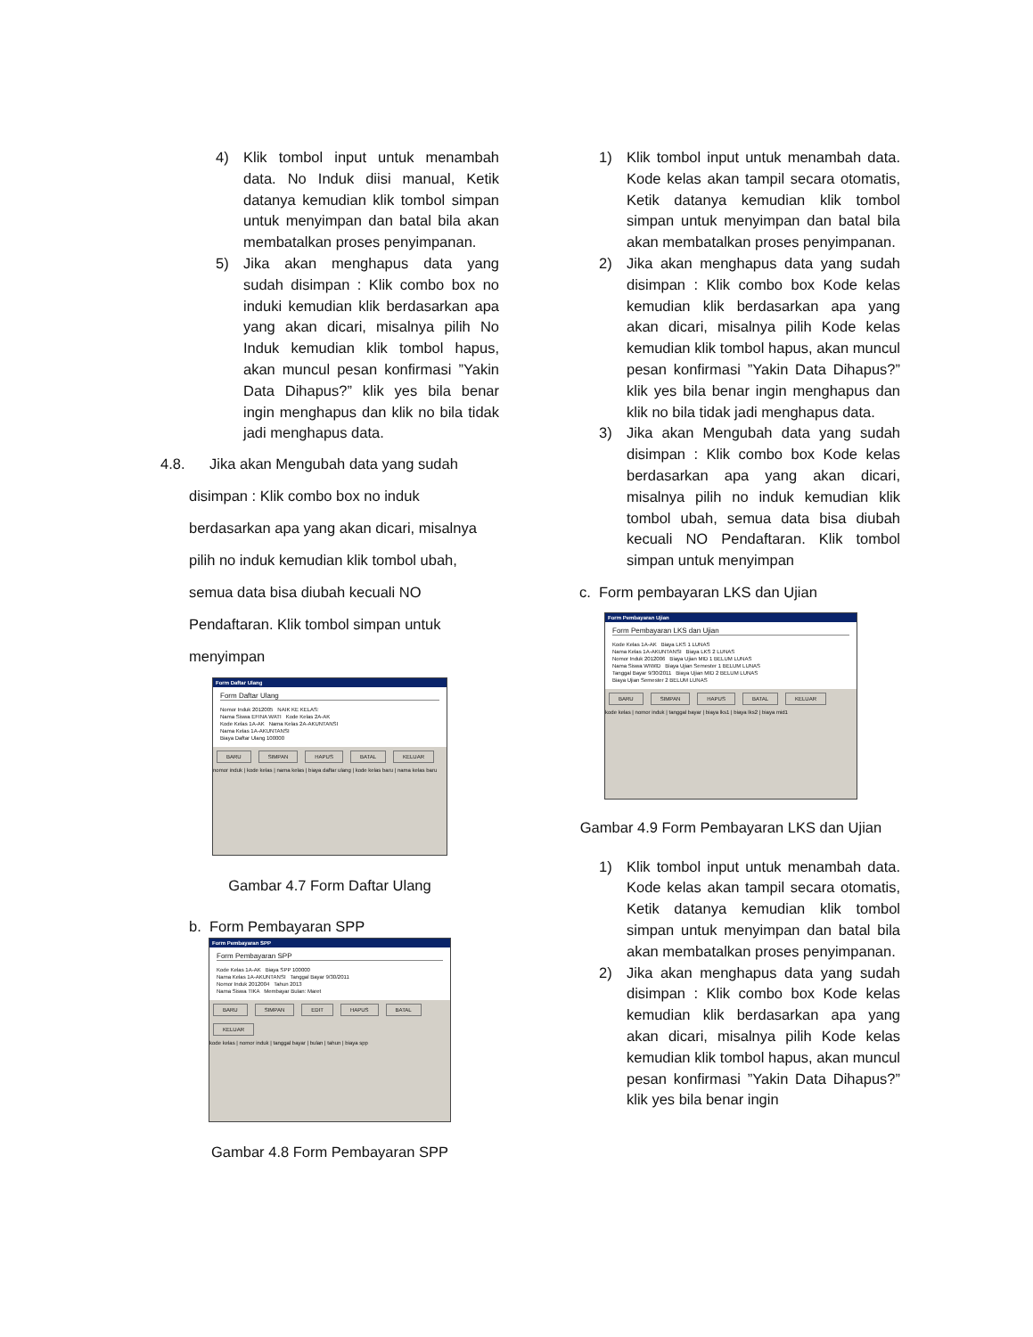4) Klik tombol input untuk menambah data. No Induk diisi manual, Ketik datanya kemudian klik tombol simpan untuk menyimpan dan batal bila akan membatalkan proses penyimpanan.
5) Jika akan menghapus data yang sudah disimpan : Klik combo box no induki kemudian klik berdasarkan apa yang akan dicari, misalnya pilih No Induk kemudian klik tombol hapus, akan muncul pesan konfirmasi ”Yakin Data Dihapus?” klik yes bila benar ingin menghapus dan klik no bila tidak jadi menghapus data.
4.8. Jika akan Mengubah data yang sudah
disimpan : Klik combo box no induk
berdasarkan apa yang akan dicari, misalnya
pilih no induk kemudian klik tombol ubah,
semua data bisa diubah kecuali NO
Pendaftaran. Klik tombol simpan untuk
menyimpan
Form Daftar Ulang
Form Daftar Ulang
Nomor Induk 2012005 NAIK KE KELAS:
Nama Siswa EFINA WATI Kode Kelas 2A-AK
Kode Kelas 1A-AK Nama Kelas 2A-AKUNTANSI
Nama Kelas 1A-AKUNTANSI
Biaya Daftar Ulang 100000
BARU SIMPAN HAPUS BATAL KELUAR
nomor induk | kode kelas | nama kelas | biaya daftar ulang | kode kelas baru | nama kelas baru
Gambar 4.7 Form Daftar Ulang
b. Form Pembayaran SPP
Form Pembayaran SPP
Form Pembayaran SPP
Kode Kelas 1A-AK Biaya SPP 100000
Nama Kelas 1A-AKUNTANSI Tanggal Bayar 9/30/2011
Nomor Induk 2012004 Tahun 2013
Nama Siswa TIKA Membayar Bulan: Maret
BARU SIMPAN EDIT HAPUS BATAL KELUAR
kode kelas | nomor induk | tanggal bayar | bulan | tahun | biaya spp
Gambar 4.8 Form Pembayaran SPP
1) Klik tombol input untuk menambah data. Kode kelas akan tampil secara otomatis, Ketik datanya kemudian klik tombol simpan untuk menyimpan dan batal bila akan membatalkan proses penyimpanan.
2) Jika akan menghapus data yang sudah disimpan : Klik combo box Kode kelas kemudian klik berdasarkan apa yang akan dicari, misalnya pilih Kode kelas kemudian klik tombol hapus, akan muncul pesan konfirmasi ”Yakin Data Dihapus?” klik yes bila benar ingin menghapus dan klik no bila tidak jadi menghapus data.
3) Jika akan Mengubah data yang sudah disimpan : Klik combo box Kode kelas berdasarkan apa yang akan dicari, misalnya pilih no induk kemudian klik tombol ubah, semua data bisa diubah kecuali NO Pendaftaran. Klik tombol simpan untuk menyimpan
c. Form pembayaran LKS dan Ujian
Form Pembayaran Ujian
Form Pembayaran LKS dan Ujian
Kode Kelas 1A-AK Biaya LKS 1 LUNAS
Nama Kelas 1A-AKUNTANSI Biaya LKS 2 LUNAS
Nomor Induk 2012006 Biaya Ujian MID 1 BELUM LUNAS
Nama Siswa WIWID Biaya Ujian Semester 1 BELUM LUNAS
Tanggal Bayar 9/30/2011 Biaya Ujian MID 2 BELUM LUNAS
Biaya Ujian Semester 2 BELUM LUNAS
BARU SIMPAN HAPUS BATAL KELUAR
kode kelas | nomor induk | tanggal bayar | biaya lks1 | biaya lks2 | biaya mid1
Gambar 4.9 Form Pembayaran LKS dan Ujian
1) Klik tombol input untuk menambah data. Kode kelas akan tampil secara otomatis, Ketik datanya kemudian klik tombol simpan untuk menyimpan dan batal bila akan membatalkan proses penyimpanan.
2) Jika akan menghapus data yang sudah disimpan : Klik combo box Kode kelas kemudian klik berdasarkan apa yang akan dicari, misalnya pilih Kode kelas kemudian klik tombol hapus, akan muncul pesan konfirmasi ”Yakin Data Dihapus?” klik yes bila benar ingin